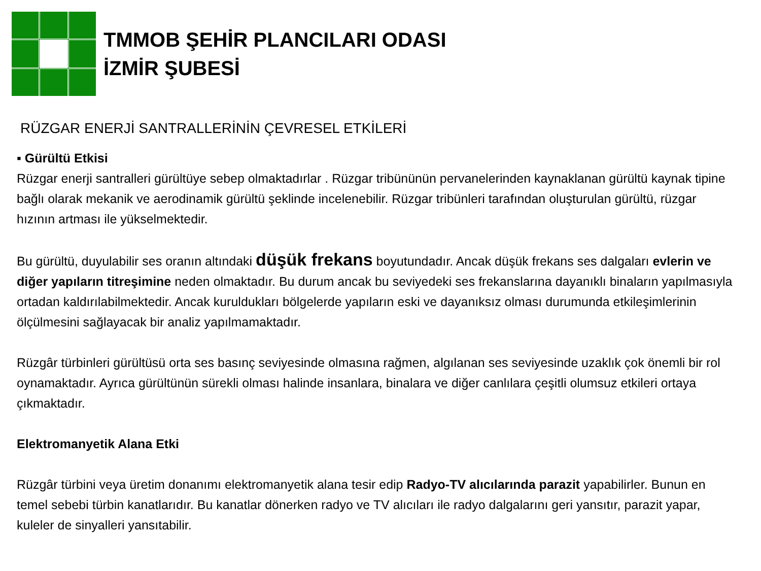TMMOB ŞEHİR PLANCILARI ODASI
İZMİR ŞUBESİ
RÜZGAR ENERJİ SANTRALLERİNİN ÇEVRESEL ETKİLERİ
▪ Gürültü Etkisi
Rüzgar enerji santralleri gürültüye sebep olmaktadırlar . Rüzgar tribününün pervanelerinden kaynaklanan gürültü kaynak tipine bağlı olarak mekanik ve aerodinamik gürültü şeklinde incelenebilir. Rüzgar tribünleri tarafından oluşturulan gürültü, rüzgar hızının artması ile yükselmektedir.
Bu gürültü, duyulabilir ses oranın altındaki düşük frekans boyutundadır. Ancak düşük frekans ses dalgaları evlerin ve diğer yapıların titreşimine neden olmaktadır. Bu durum ancak bu seviyedeki ses frekanslarına dayanıklı binaların yapılmasıyla ortadan kaldırılabilmektedir. Ancak kuruldukları bölgelerde yapıların eski ve dayanıksız olması durumunda etkileşimlerinin ölçülmesini sağlayacak bir analiz yapılmamaktadır.
Rüzgâr türbinleri gürültüsü orta ses basınç seviyesinde olmasına rağmen, algılanan ses seviyesinde uzaklık çok önemli bir rol oynamaktadır. Ayrıca gürültünün sürekli olması halinde insanlara, binalara ve diğer canlılara çeşitli olumsuz etkileri ortaya çıkmaktadır.
Elektromanyetik Alana Etki
Rüzgâr türbini veya üretim donanımı elektromanyetik alana tesir edip Radyo-TV alıcılarında parazit yapabilirler. Bunun en temel sebebi türbin kanatlarıdır. Bu kanatlar dönerken radyo ve TV alıcıları ile radyo dalgalarını geri yansıtır, parazit yapar, kuleler de sinyalleri yansıtabilir.